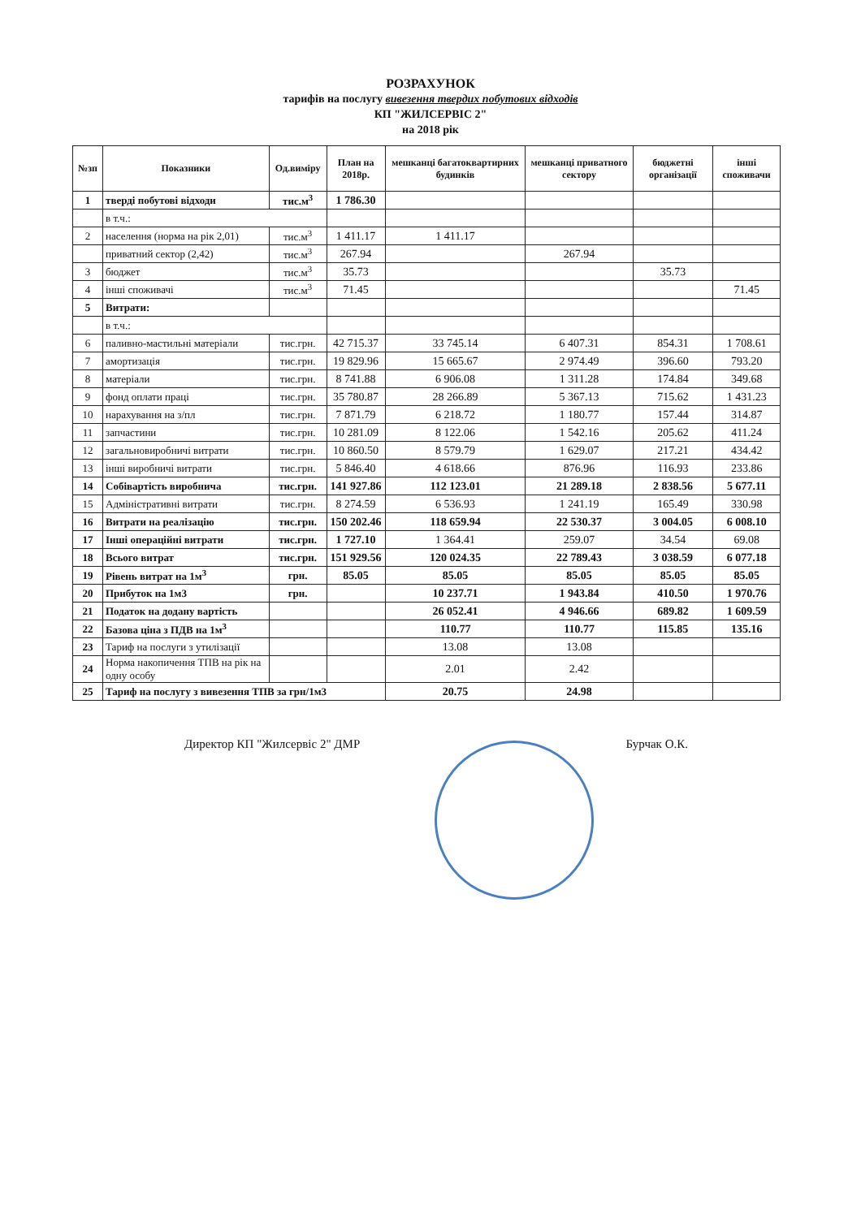РОЗРАХУНОК
тарифів на послугу вивезення твердих побутових відходів
КП "ЖИЛСЕРВІС 2"
на 2018 рік
| №зп | Показники | Од.виміру | План на 2018р. | мешканці багатоквартирних будинків | мешканці приватного сектору | бюджетні організації | інші споживачи |
| --- | --- | --- | --- | --- | --- | --- | --- |
| 1 | тверді побутові відходи | тис.м<sup>3</sup> | 1 786.30 | | | | |
| | в т.ч.: | | | | | | |
| 2 | населення (норма на рік 2,01) | тис.м<sup>3</sup> | 1 411.17 | 1 411.17 | | | |
| | приватний сектор (2,42) | тис.м<sup>3</sup> | 267.94 | | 267.94 | | |
| 3 | бюджет | тис.м<sup>3</sup> | 35.73 | | | 35.73 | |
| 4 | інші споживачі | тис.м<sup>3</sup> | 71.45 | | | | 71.45 |
| 5 | Витрати: | | | | | | |
| | в т.ч.: | | | | | | |
| 6 | паливно-мастильні матеріали | тис.грн. | 42 715.37 | 33 745.14 | 6 407.31 | 854.31 | 1 708.61 |
| 7 | амортизація | тис.грн. | 19 829.96 | 15 665.67 | 2 974.49 | 396.60 | 793.20 |
| 8 | матеріали | тис.грн. | 8 741.88 | 6 906.08 | 1 311.28 | 174.84 | 349.68 |
| 9 | фонд оплати праці | тис.грн. | 35 780.87 | 28 266.89 | 5 367.13 | 715.62 | 1 431.23 |
| 10 | нарахування на з/пл | тис.грн. | 7 871.79 | 6 218.72 | 1 180.77 | 157.44 | 314.87 |
| 11 | запчастини | тис.грн. | 10 281.09 | 8 122.06 | 1 542.16 | 205.62 | 411.24 |
| 12 | загальновиробничі витрати | тис.грн. | 10 860.50 | 8 579.79 | 1 629.07 | 217.21 | 434.42 |
| 13 | інші виробничі витрати | тис.грн. | 5 846.40 | 4 618.66 | 876.96 | 116.93 | 233.86 |
| 14 | Собівартість виробнича | тис.грн. | 141 927.86 | 112 123.01 | 21 289.18 | 2 838.56 | 5 677.11 |
| 15 | Адміністративні витрати | тис.грн. | 8 274.59 | 6 536.93 | 1 241.19 | 165.49 | 330.98 |
| 16 | Витрати на реалізацію | тис.грн. | 150 202.46 | 118 659.94 | 22 530.37 | 3 004.05 | 6 008.10 |
| 17 | Інші операційні витрати | тис.грн. | 1 727.10 | 1 364.41 | 259.07 | 34.54 | 69.08 |
| 18 | Всього витрат | тис.грн. | 151 929.56 | 120 024.35 | 22 789.43 | 3 038.59 | 6 077.18 |
| 19 | Рівень витрат на 1м<sup>3</sup> | грн. | 85.05 | 85.05 | 85.05 | 85.05 | 85.05 |
| 20 | Прибуток на 1м3 | грн. | | 10 237.71 | 1 943.84 | 410.50 | 1 970.76 |
| 21 | Податок на додану вартість | | | 26 052.41 | 4 946.66 | 689.82 | 1 609.59 |
| 22 | Базова ціна з ПДВ на 1м<sup>3</sup> | | | 110.77 | 110.77 | 115.85 | 135.16 |
| 23 | Тариф на послуги з утилізації | | | 13.08 | 13.08 | | |
| 24 | Норма накопичення ТПВ на рік на одну особу | | | 2.01 | 2.42 | | |
| 25 | Тариф на послугу з вивезення ТПВ за грн/1м3 | | | 20.75 | 24.98 | | |
Директор КП "Жилсервіс 2" ДМР Бурчак О.К.